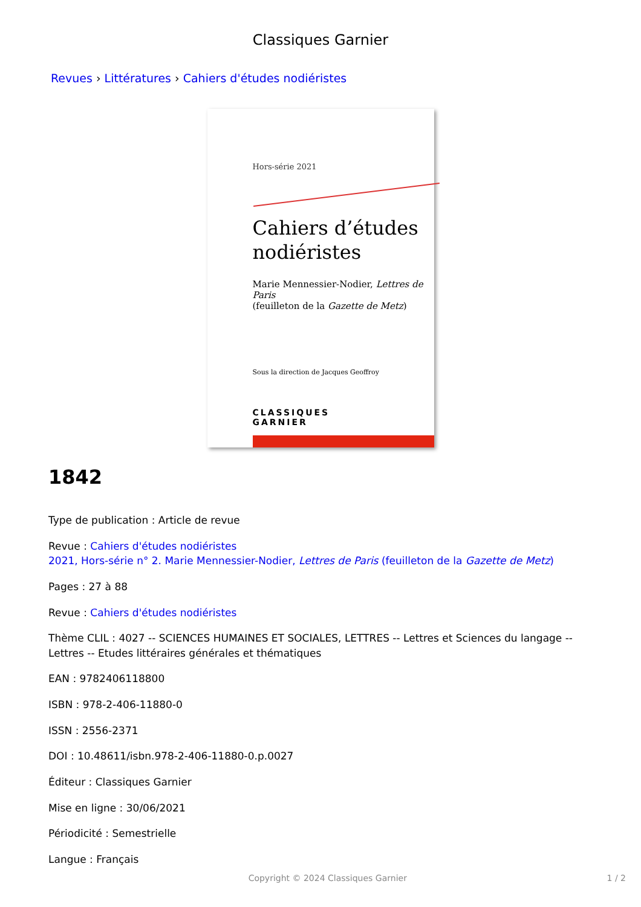Classiques Garnier
Revues › Littératures › Cahiers d'études nodiéristes
Hors-série 2021
Cahiers d’études
nodiéristes
Marie Mennessier-Nodier, Lettres de Paris
(feuilleton de la Gazette de Metz)
Sous la direction de Jacques Geoffroy
CLASSIQUES
GARNIER
1842
Type de publication : Article de revue
Revue : Cahiers d'études nodiéristes
2021, Hors-série n° 2. Marie Mennessier-Nodier, Lettres de Paris (feuilleton de la Gazette de Metz)
Pages : 27 à 88
Revue : Cahiers d'études nodiéristes
Thème CLIL : 4027 -- SCIENCES HUMAINES ET SOCIALES, LETTRES -- Lettres et Sciences du langage -- Lettres -- Etudes littéraires générales et thématiques
EAN : 9782406118800
ISBN : 978-2-406-11880-0
ISSN : 2556-2371
DOI : 10.48611/isbn.978-2-406-11880-0.p.0027
Éditeur : Classiques Garnier
Mise en ligne : 30/06/2021
Périodicité : Semestrielle
Langue : Français
Copyright © 2024 Classiques Garnier 1 / 2